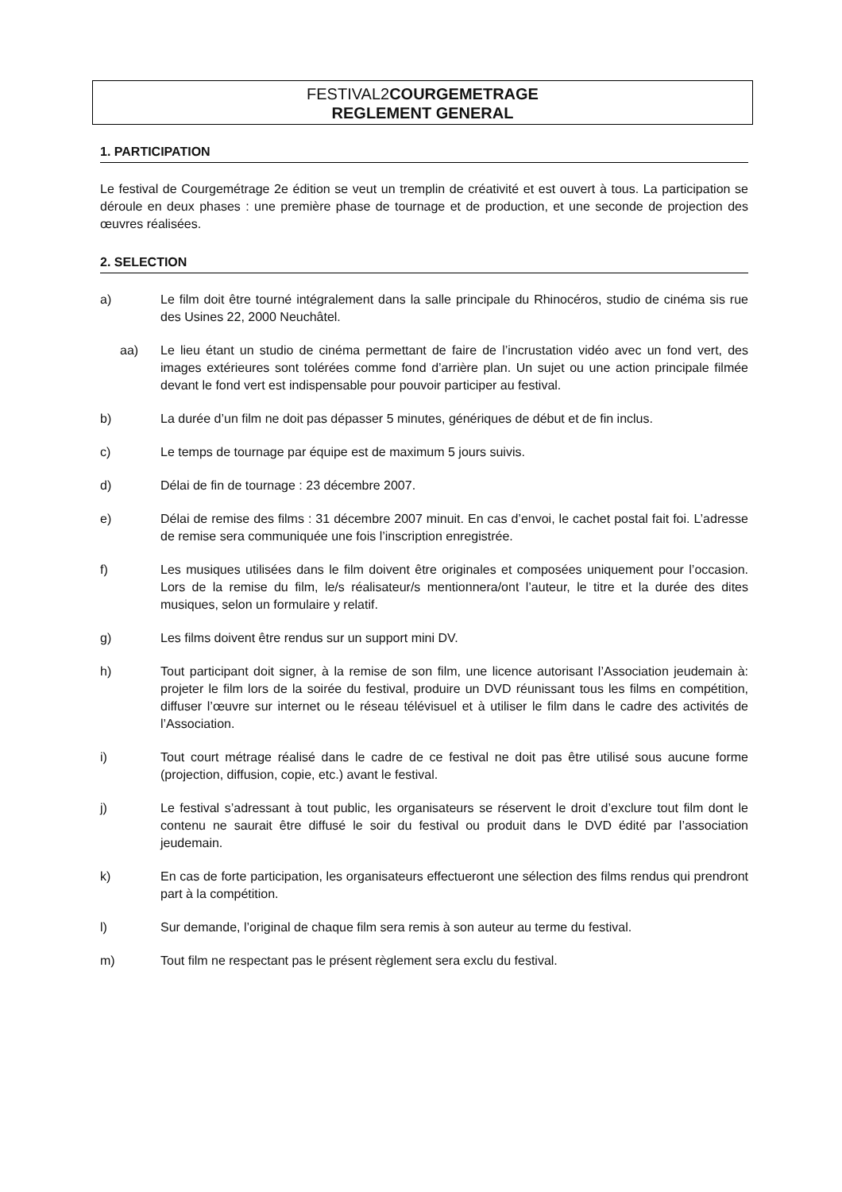FESTIVAL2COURGEMETRAGE
REGLEMENT GENERAL
1. PARTICIPATION
Le festival de Courgemétrage 2e édition se veut un tremplin de créativité et est ouvert à tous. La participation se déroule en deux phases : une première phase de tournage et de production, et une seconde de projection des œuvres réalisées.
2. SELECTION
a) Le film doit être tourné intégralement dans la salle principale du Rhinocéros, studio de cinéma sis rue des Usines 22, 2000 Neuchâtel.
aa) Le lieu étant un studio de cinéma permettant de faire de l’incrustation vidéo avec un fond vert, des images extérieures sont tolérées comme fond d’arrière plan. Un sujet ou une action principale filmée devant le fond vert est indispensable pour pouvoir participer au festival.
b) La durée d’un film ne doit pas dépasser 5 minutes, génériques de début et de fin inclus.
c) Le temps de tournage par équipe est de maximum 5 jours suivis.
d) Délai de fin de tournage : 23 décembre 2007.
e) Délai de remise des films : 31 décembre 2007 minuit. En cas d’envoi, le cachet postal fait foi. L’adresse de remise sera communiquée une fois l’inscription enregistrée.
f) Les musiques utilisées dans le film doivent être originales et composées uniquement pour l’occasion. Lors de la remise du film, le/s réalisateur/s mentionnera/ont l’auteur, le titre et la durée des dites musiques, selon un formulaire y relatif.
g) Les films doivent être rendus sur un support mini DV.
h) Tout participant doit signer, à la remise de son film, une licence autorisant l’Association jeudemain à: projeter le film lors de la soirée du festival, produire un DVD réunissant tous les films en compétition, diffuser l’œuvre sur internet ou le réseau télévisuel et à utiliser le film dans le cadre des activités de l’Association.
i) Tout court métrage réalisé dans le cadre de ce festival ne doit pas être utilisé sous aucune forme (projection, diffusion, copie, etc.) avant le festival.
j) Le festival s’adressant à tout public, les organisateurs se réservent le droit d’exclure tout film dont le contenu ne saurait être diffusé le soir du festival ou produit dans le DVD édité par l’association jeudemain.
k) En cas de forte participation, les organisateurs effectueront une sélection des films rendus qui prendront part à la compétition.
l) Sur demande, l’original de chaque film sera remis à son auteur au terme du festival.
m) Tout film ne respectant pas le présent règlement sera exclu du festival.